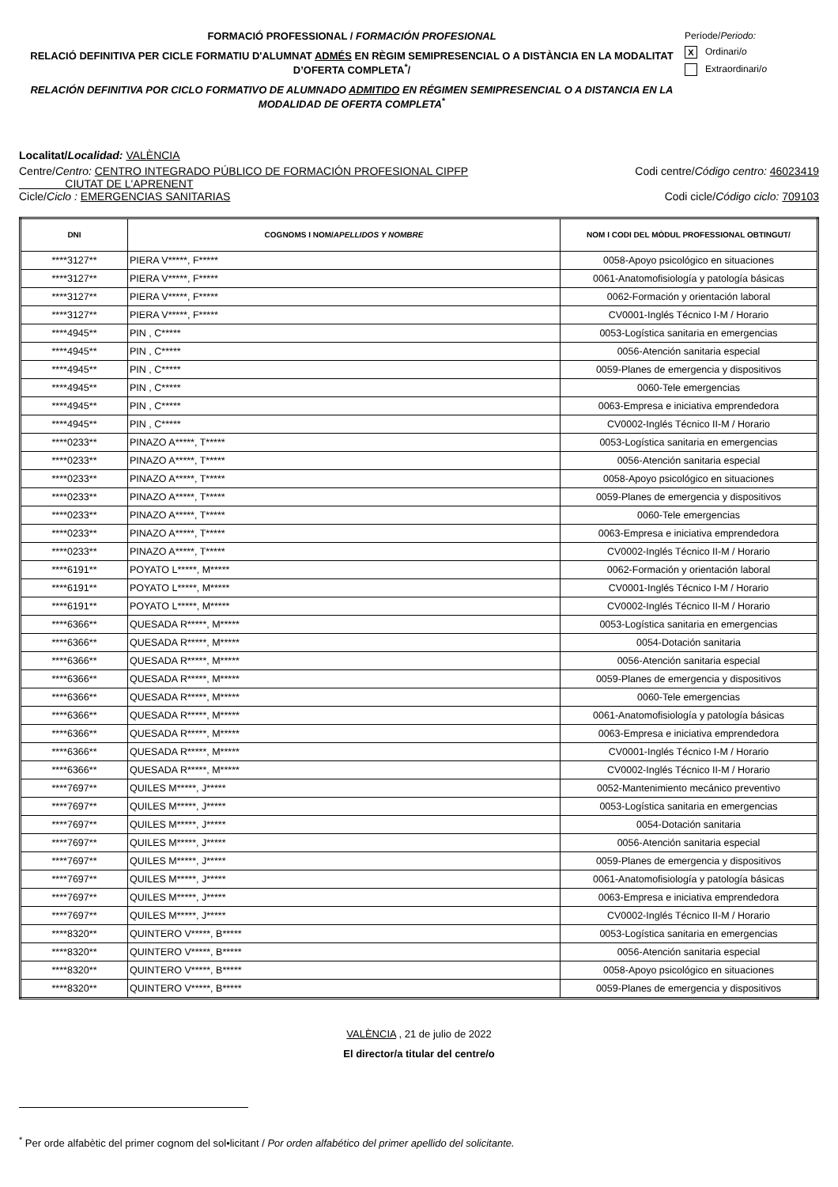FORMACIÓ PROFESSIONAL / FORMACIÓN PROFESIONAL
RELACIÓ DEFINITIVA PER CICLE FORMATIU D'ALUMNAT ADMÉS EN RÈGIM SEMIPRESENCIAL O A DISTÀNCIA EN LA MODALITAT D’OFERTA COMPLETA<sup>*</sup>/
RELACIÓN DEFINITIVA POR CICLO FORMATIVO DE ALUMNADO ADMITIDO EN RÉGIMEN SEMIPRESENCIAL O A DISTANCIA EN LA MODALIDAD DE OFERTA COMPLETA<sup>*</sup>
Període/Periodo:
X Ordinari/o
Extraordinari/o
Localitat/Localidad: VALÈNCIA
Centre/Centro: CENTRO INTEGRADO PÚBLICO DE FORMACIÓN PROFESIONAL CIPFP
CIUTAT DE L'APRENENT
Codi centre/Código centro: 46023419
Cicle/Ciclo : EMERGENCIAS SANITARIAS
Codi cicle/Código ciclo: 709103
| DNI | COGNOMS I NOM/ APELLIDOS Y NOMBRE | NOM I CODI DEL MÒDUL PROFESSIONAL OBTINGUT/ |
| --- | --- | --- |
| ****3127** | PIERA V*****, F***** | 0058-Apoyo psicológico en situaciones |
| ****3127** | PIERA V*****, F***** | 0061-Anatomofisiología y patología básicas |
| ****3127** | PIERA V*****, F***** | 0062-Formación y orientación laboral |
| ****3127** | PIERA V*****, F***** | CV0001-Inglés Técnico I-M / Horario |
| ****4945** | PIN , C***** | 0053-Logística sanitaria en emergencias |
| ****4945** | PIN , C***** | 0056-Atención sanitaria especial |
| ****4945** | PIN , C***** | 0059-Planes de emergencia y dispositivos |
| ****4945** | PIN , C***** | 0060-Tele emergencias |
| ****4945** | PIN , C***** | 0063-Empresa e iniciativa emprendedora |
| ****4945** | PIN , C***** | CV0002-Inglés Técnico II-M / Horario |
| ****0233** | PINAZO A*****, T***** | 0053-Logística sanitaria en emergencias |
| ****0233** | PINAZO A*****, T***** | 0056-Atención sanitaria especial |
| ****0233** | PINAZO A*****, T***** | 0058-Apoyo psicológico en situaciones |
| ****0233** | PINAZO A*****, T***** | 0059-Planes de emergencia y dispositivos |
| ****0233** | PINAZO A*****, T***** | 0060-Tele emergencias |
| ****0233** | PINAZO A*****, T***** | 0063-Empresa e iniciativa emprendedora |
| ****0233** | PINAZO A*****, T***** | CV0002-Inglés Técnico II-M / Horario |
| ****6191** | POYATO L*****, M***** | 0062-Formación y orientación laboral |
| ****6191** | POYATO L*****, M***** | CV0001-Inglés Técnico I-M / Horario |
| ****6191** | POYATO L*****, M***** | CV0002-Inglés Técnico II-M / Horario |
| ****6366** | QUESADA R*****, M***** | 0053-Logística sanitaria en emergencias |
| ****6366** | QUESADA R*****, M***** | 0054-Dotación sanitaria |
| ****6366** | QUESADA R*****, M***** | 0056-Atención sanitaria especial |
| ****6366** | QUESADA R*****, M***** | 0059-Planes de emergencia y dispositivos |
| ****6366** | QUESADA R*****, M***** | 0060-Tele emergencias |
| ****6366** | QUESADA R*****, M***** | 0061-Anatomofisiología y patología básicas |
| ****6366** | QUESADA R*****, M***** | 0063-Empresa e iniciativa emprendedora |
| ****6366** | QUESADA R*****, M***** | CV0001-Inglés Técnico I-M / Horario |
| ****6366** | QUESADA R*****, M***** | CV0002-Inglés Técnico II-M / Horario |
| ****7697** | QUILES M*****, J***** | 0052-Mantenimiento mecánico preventivo |
| ****7697** | QUILES M*****, J***** | 0053-Logística sanitaria en emergencias |
| ****7697** | QUILES M*****, J***** | 0054-Dotación sanitaria |
| ****7697** | QUILES M*****, J***** | 0056-Atención sanitaria especial |
| ****7697** | QUILES M*****, J***** | 0059-Planes de emergencia y dispositivos |
| ****7697** | QUILES M*****, J***** | 0061-Anatomofisiología y patología básicas |
| ****7697** | QUILES M*****, J***** | 0063-Empresa e iniciativa emprendedora |
| ****7697** | QUILES M*****, J***** | CV0002-Inglés Técnico II-M / Horario |
| ****8320** | QUINTERO V*****, B***** | 0053-Logística sanitaria en emergencias |
| ****8320** | QUINTERO V*****, B***** | 0056-Atención sanitaria especial |
| ****8320** | QUINTERO V*****, B***** | 0058-Apoyo psicológico en situaciones |
| ****8320** | QUINTERO V*****, B***** | 0059-Planes de emergencia y dispositivos |
VALÈNCIA , 21 de julio de 2022
El director/a titular del centre/o
<sup>*</sup> Per orde alfabètic del primer cognom del sol•licitant / Por orden alfabético del primer apellido del solicitante.